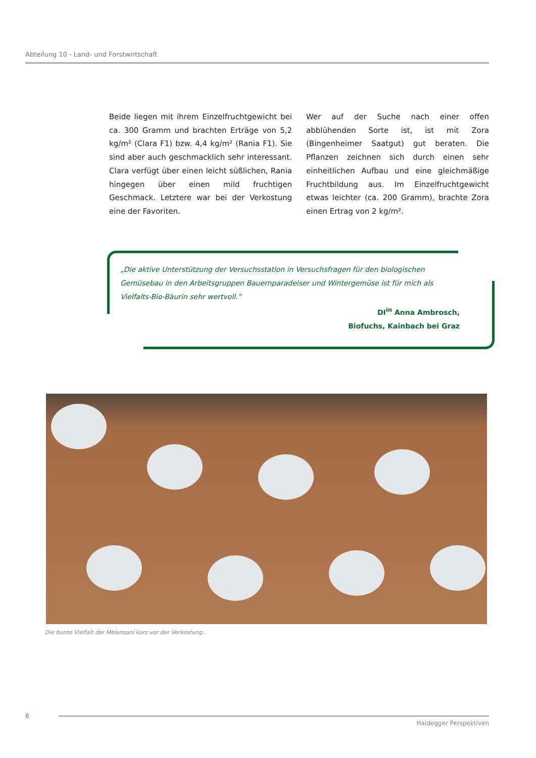Abteilung 10 - Land- und Forstwirtschaft
Beide liegen mit ihrem Einzelfruchtgewicht bei ca. 300 Gramm und brachten Erträge von 5,2 kg/m² (Clara F1) bzw. 4,4 kg/m² (Rania F1). Sie sind aber auch geschmacklich sehr interessant. Clara verfügt über einen leicht süßlichen, Rania hingegen über einen mild fruchtigen Geschmack. Letztere war bei der Verkostung eine der Favoriten.
Wer auf der Suche nach einer offen abblühenden Sorte ist, ist mit Zora (Bingenheimer Saatgut) gut beraten. Die Pflanzen zeichnen sich durch einen sehr einheitlichen Aufbau und eine gleichmäßige Fruchtbildung aus. Im Einzelfruchtgewicht etwas leichter (ca. 200 Gramm), brachte Zora einen Ertrag von 2 kg/m².
„Die aktive Unterstützung der Versuchsstation in Versuchsfragen für den biologischen Gemüsebau in den Arbeitsgruppen Bauernparadeiser und Wintergemüse ist für mich als Vielfalts-Bio-Bäurin sehr wertvoll.“
DI<sup>in</sup> Anna Ambrosch,
Biofuchs, Kainbach bei Graz
Die bunte Vielfalt der Melanzani kurz vor der Verkostung..
8
Haidegger Perspektiven